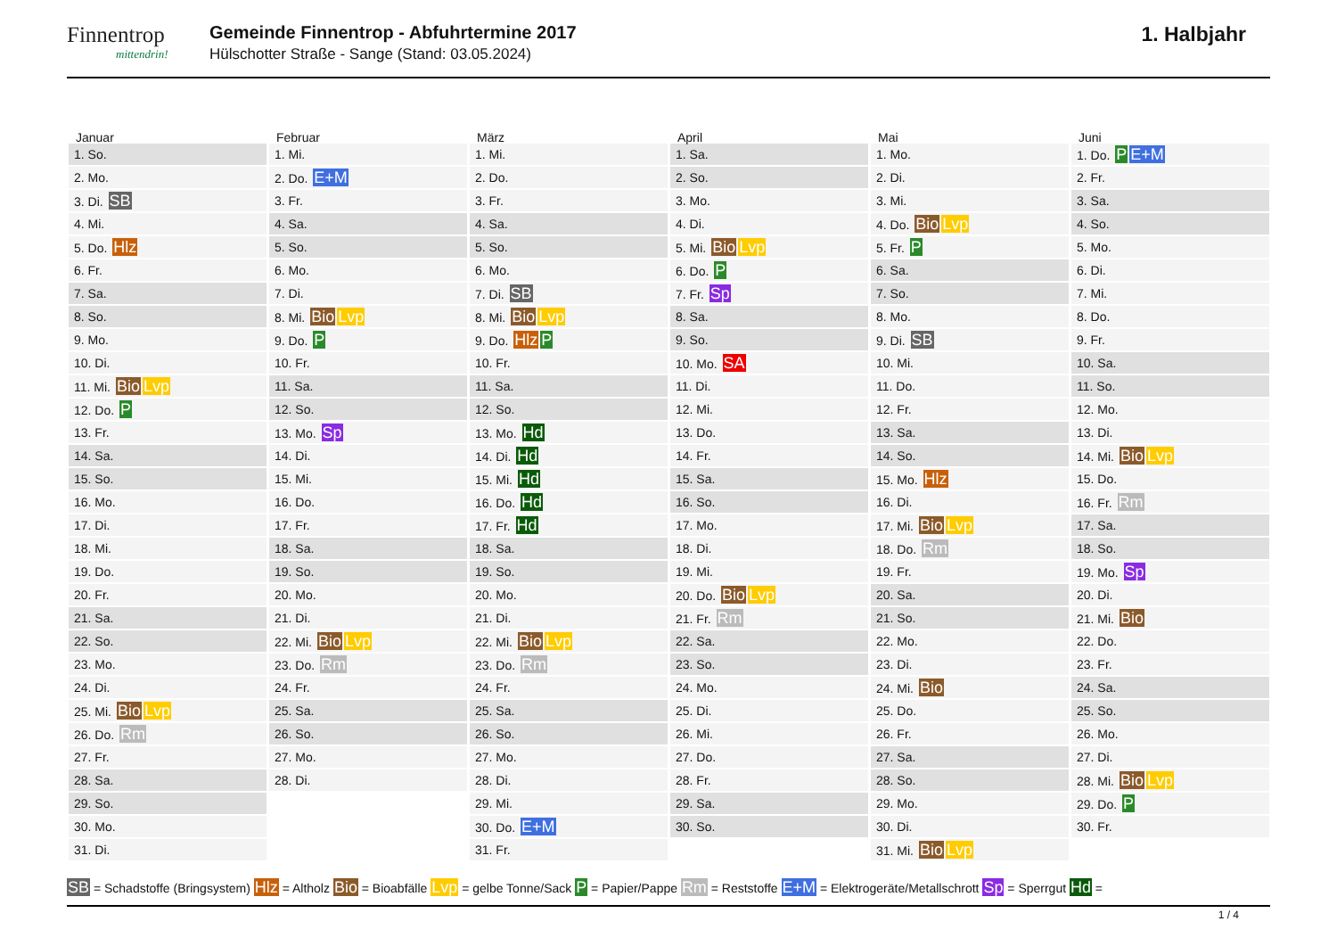Finnentrop
mittendrin!
Gemeinde Finnentrop - Abfuhrtermine 2017
Hülschotter Straße - Sange (Stand: 03.05.2024)
1. Halbjahr
Januar
| 1. So. |
| 2. Mo. |
| 3. Di. SB |
| 4. Mi. |
| 5. Do. Hlz |
| 6. Fr. |
| 7. Sa. |
| 8. So. |
| 9. Mo. |
| 10. Di. |
| 11. Mi. Bio Lvp |
| 12. Do. P |
| 13. Fr. |
| 14. Sa. |
| 15. So. |
| 16. Mo. |
| 17. Di. |
| 18. Mi. |
| 19. Do. |
| 20. Fr. |
| 21. Sa. |
| 22. So. |
| 23. Mo. |
| 24. Di. |
| 25. Mi. Bio Lvp |
| 26. Do. Rm |
| 27. Fr. |
| 28. Sa. |
| 29. So. |
| 30. Mo. |
| 31. Di. |
Februar
| 1. Mi. |
| 2. Do. E+M |
| 3. Fr. |
| 4. Sa. |
| 5. So. |
| 6. Mo. |
| 7. Di. |
| 8. Mi. Bio Lvp |
| 9. Do. P |
| 10. Fr. |
| 11. Sa. |
| 12. So. |
| 13. Mo. Sp |
| 14. Di. |
| 15. Mi. |
| 16. Do. |
| 17. Fr. |
| 18. Sa. |
| 19. So. |
| 20. Mo. |
| 21. Di. |
| 22. Mi. Bio Lvp |
| 23. Do. Rm |
| 24. Fr. |
| 25. Sa. |
| 26. So. |
| 27. Mo. |
| 28. Di. |
März
| 1. Mi. |
| 2. Do. |
| 3. Fr. |
| 4. Sa. |
| 5. So. |
| 6. Mo. |
| 7. Di. SB |
| 8. Mi. Bio Lvp |
| 9. Do. Hlz P |
| 10. Fr. |
| 11. Sa. |
| 12. So. |
| 13. Mo. Hd |
| 14. Di. Hd |
| 15. Mi. Hd |
| 16. Do. Hd |
| 17. Fr. Hd |
| 18. Sa. |
| 19. So. |
| 20. Mo. |
| 21. Di. |
| 22. Mi. Bio Lvp |
| 23. Do. Rm |
| 24. Fr. |
| 25. Sa. |
| 26. So. |
| 27. Mo. |
| 28. Di. |
| 29. Mi. |
| 30. Do. E+M |
| 31. Fr. |
April
| 1. Sa. |
| 2. So. |
| 3. Mo. |
| 4. Di. |
| 5. Mi. Bio Lvp |
| 6. Do. P |
| 7. Fr. Sp |
| 8. Sa. |
| 9. So. |
| 10. Mo. SA |
| 11. Di. |
| 12. Mi. |
| 13. Do. |
| 14. Fr. |
| 15. Sa. |
| 16. So. |
| 17. Mo. |
| 18. Di. |
| 19. Mi. |
| 20. Do. Bio Lvp |
| 21. Fr. Rm |
| 22. Sa. |
| 23. So. |
| 24. Mo. |
| 25. Di. |
| 26. Mi. |
| 27. Do. |
| 28. Fr. |
| 29. Sa. |
| 30. So. |
Mai
| 1. Mo. |
| 2. Di. |
| 3. Mi. |
| 4. Do. Bio Lvp |
| 5. Fr. P |
| 6. Sa. |
| 7. So. |
| 8. Mo. |
| 9. Di. SB |
| 10. Mi. |
| 11. Do. |
| 12. Fr. |
| 13. Sa. |
| 14. So. |
| 15. Mo. Hlz |
| 16. Di. |
| 17. Mi. Bio Lvp |
| 18. Do. Rm |
| 19. Fr. |
| 20. Sa. |
| 21. So. |
| 22. Mo. |
| 23. Di. |
| 24. Mi. Bio |
| 25. Do. |
| 26. Fr. |
| 27. Sa. |
| 28. So. |
| 29. Mo. |
| 30. Di. |
| 31. Mi. Bio Lvp |
Juni
| 1. Do. P E+M |
| 2. Fr. |
| 3. Sa. |
| 4. So. |
| 5. Mo. |
| 6. Di. |
| 7. Mi. |
| 8. Do. |
| 9. Fr. |
| 10. Sa. |
| 11. So. |
| 12. Mo. |
| 13. Di. |
| 14. Mi. Bio Lvp |
| 15. Do. |
| 16. Fr. Rm |
| 17. Sa. |
| 18. So. |
| 19. Mo. Sp |
| 20. Di. |
| 21. Mi. Bio |
| 22. Do. |
| 23. Fr. |
| 24. Sa. |
| 25. So. |
| 26. Mo. |
| 27. Di. |
| 28. Mi. Bio Lvp |
| 29. Do. P |
| 30. Fr. |
SB = Schadstoffe (Bringsystem) Hlz = Altholz Bio = Bioabfälle Lvp = gelbe Tonne/Sack P = Papier/Pappe Rm = Reststoffe E+M = Elektrogeräte/Metallschrott Sp = Sperrgut Hd =
1 / 4